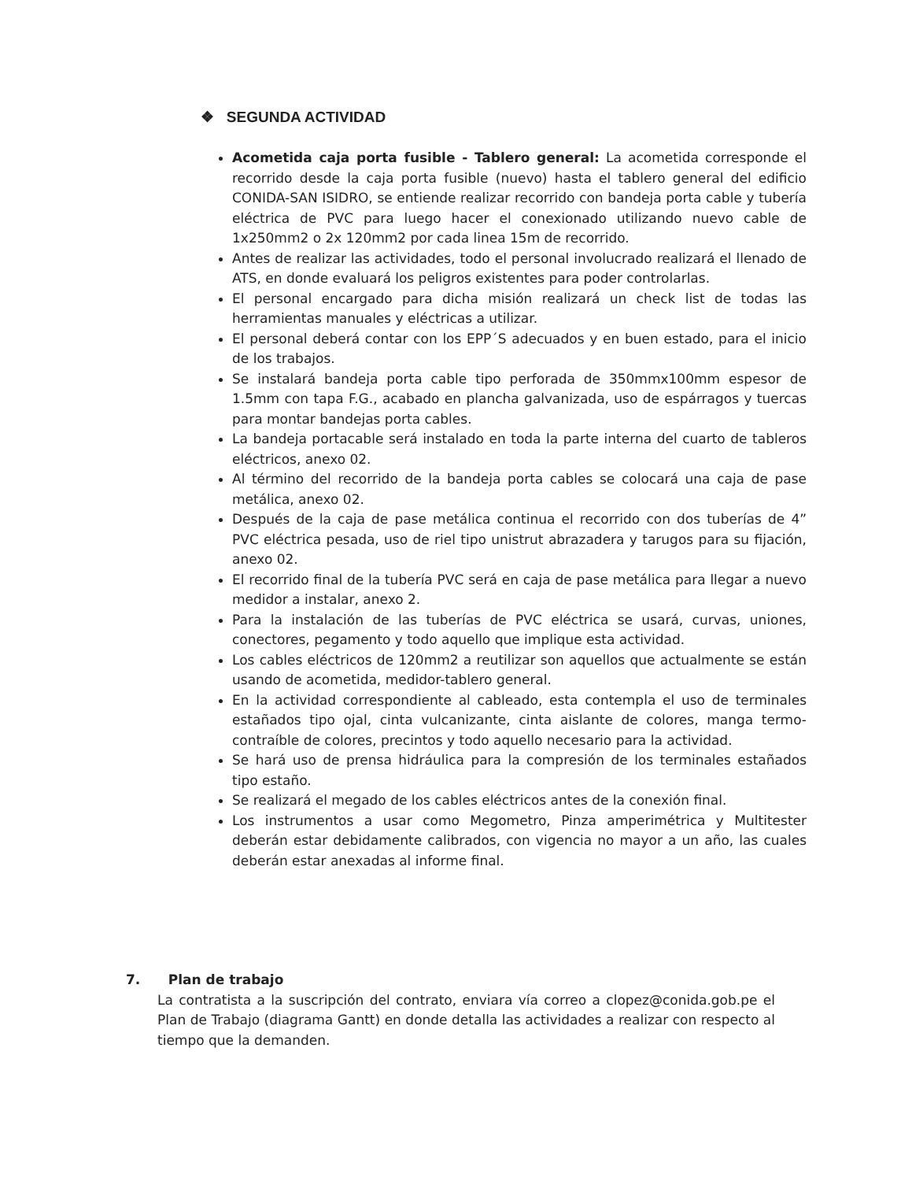❖ SEGUNDA ACTIVIDAD
Acometida caja porta fusible - Tablero general: La acometida corresponde el recorrido desde la caja porta fusible (nuevo) hasta el tablero general del edificio CONIDA-SAN ISIDRO, se entiende realizar recorrido con bandeja porta cable y tubería eléctrica de PVC para luego hacer el conexionado utilizando nuevo cable de 1x250mm2 o 2x 120mm2 por cada linea 15m de recorrido.
Antes de realizar las actividades, todo el personal involucrado realizará el llenado de ATS, en donde evaluará los peligros existentes para poder controlarlas.
El personal encargado para dicha misión realizará un check list de todas las herramientas manuales y eléctricas a utilizar.
El personal deberá contar con los EPP´S adecuados y en buen estado, para el inicio de los trabajos.
Se instalará bandeja porta cable tipo perforada de 350mmx100mm espesor de 1.5mm con tapa F.G., acabado en plancha galvanizada, uso de espárragos y tuercas para montar bandejas porta cables.
La bandeja portacable será instalado en toda la parte interna del cuarto de tableros eléctricos, anexo 02.
Al término del recorrido de la bandeja porta cables se colocará una caja de pase metálica, anexo 02.
Después de la caja de pase metálica continua el recorrido con dos tuberías de 4” PVC eléctrica pesada, uso de riel tipo unistrut abrazadera y tarugos para su fijación, anexo 02.
El recorrido final de la tubería PVC será en caja de pase metálica para llegar a nuevo medidor a instalar, anexo 2.
Para la instalación de las tuberías de PVC eléctrica se usará, curvas, uniones, conectores, pegamento y todo aquello que implique esta actividad.
Los cables eléctricos de 120mm2 a reutilizar son aquellos que actualmente se están usando de acometida, medidor-tablero general.
En la actividad correspondiente al cableado, esta contempla el uso de terminales estañados tipo ojal, cinta vulcanizante, cinta aislante de colores, manga termo-contraíble de colores, precintos y todo aquello necesario para la actividad.
Se hará uso de prensa hidráulica para la compresión de los terminales estañados tipo estaño.
Se realizará el megado de los cables eléctricos antes de la conexión final.
Los instrumentos a usar como Megometro, Pinza amperimétrica y Multitester deberán estar debidamente calibrados, con vigencia no mayor a un año, las cuales deberán estar anexadas al informe final.
7. Plan de trabajo
La contratista a la suscripción del contrato, enviara vía correo a clopez@conida.gob.pe el Plan de Trabajo (diagrama Gantt) en donde detalla las actividades a realizar con respecto al tiempo que la demanden.